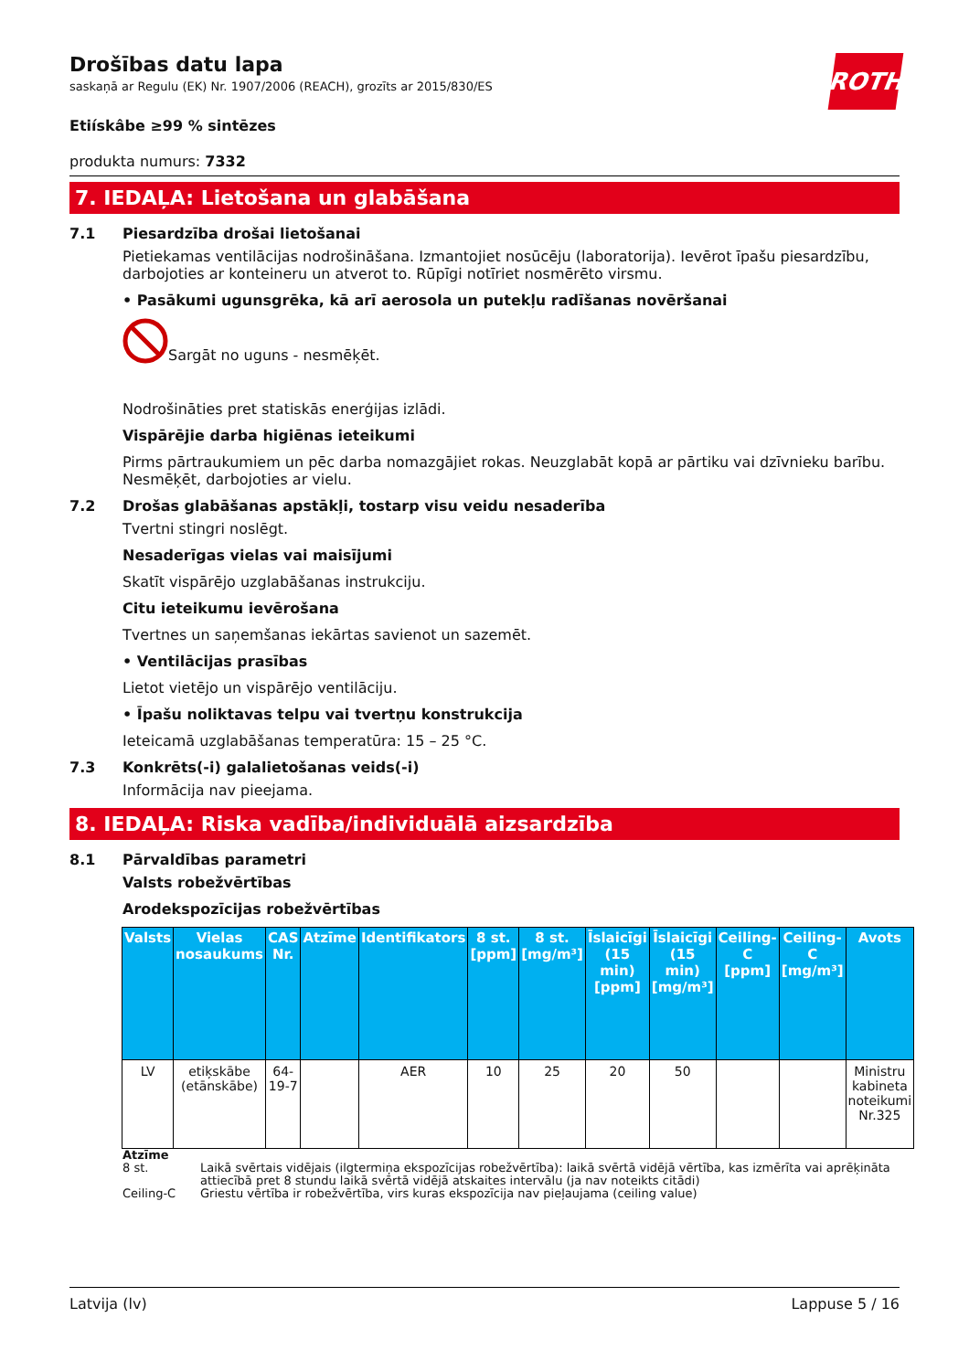ROTH
Drošības datu lapa
saskaņā ar Regulu (EK) Nr. 1907/2006 (REACH), grozīts ar 2015/830/ES
Etiískâbe ≥99 % sintēzes
produkta numurs: 7332
7. IEDAĻA: Lietošana un glabāšana
7.1 Piesardzība drošai lietošanai
Pietiekamas ventilācijas nodrošināšana. Izmantojiet nosūcēju (laboratorija). Ievērot īpašu piesardzību, darbojoties ar konteineru un atverot to. Rūpīgi notīriet nosmērēto virsmu.
• Pasākumi ugunsgrēka, kā arī aerosola un putekļu radīšanas novēršanai
Sargāt no uguns - nesmēķēt.
Nodrošināties pret statiskās enerģijas izlādi.
Vispārējie darba higiēnas ieteikumi
Pirms pārtraukumiem un pēc darba nomazgājiet rokas. Neuzglabāt kopā ar pārtiku vai dzīvnieku barību. Nesmēķēt, darbojoties ar vielu.
7.2 Drošas glabāšanas apstākļi, tostarp visu veidu nesaderība
Tvertni stingri noslēgt.
Nesaderīgas vielas vai maisījumi
Skatīt vispārējo uzglabāšanas instrukciju.
Citu ieteikumu ievērošana
Tvertnes un saņemšanas iekārtas savienot un sazemēt.
• Ventilācijas prasības
Lietot vietējo un vispārējo ventilāciju.
• Īpašu noliktavas telpu vai tvertņu konstrukcija
Ieteicamā uzglabāšanas temperatūra: 15 – 25 °C.
7.3 Konkrēts(-i) galalietošanas veids(-i)
Informācija nav pieejama.
8. IEDAĻA: Riska vadība/individuālā aizsardzība
8.1 Pārvaldības parametri
Valsts robežvērtības
Arodekspozīcijas robežvērtības
| Valsts | Vielas nosaukums | CAS Nr. | Atzīme | Identifikators | 8 st. [ppm] | 8 st. [mg/m³] | Īslaicīgi (15 min) [ppm] | Īslaicīgi (15 min) [mg/m³] | Ceiling-C [ppm] | Ceiling-C [mg/m³] | Avots |
| --- | --- | --- | --- | --- | --- | --- | --- | --- | --- | --- | --- |
| LV | etiķskābe (etānskābe) | 64-19-7 | | AER | 10 | 25 | 20 | 50 | | | Ministru kabineta noteikumi Nr.325 |
Atzīme
8 st. Laikā svērtais vidējais (ilgtermiņa ekspozīcijas robežvērtība): laikā svērtā vidējā vērtība, kas izmērīta vai aprēķināta attiecībā pret 8 stundu laikā svērtā vidējā atskaites intervālu (ja nav noteikts citādi)
Ceiling-C Griestu vērtība ir robežvērtība, virs kuras ekspozīcija nav pieļaujama (ceiling value)
Latvija (lv) Lappuse 5 / 16